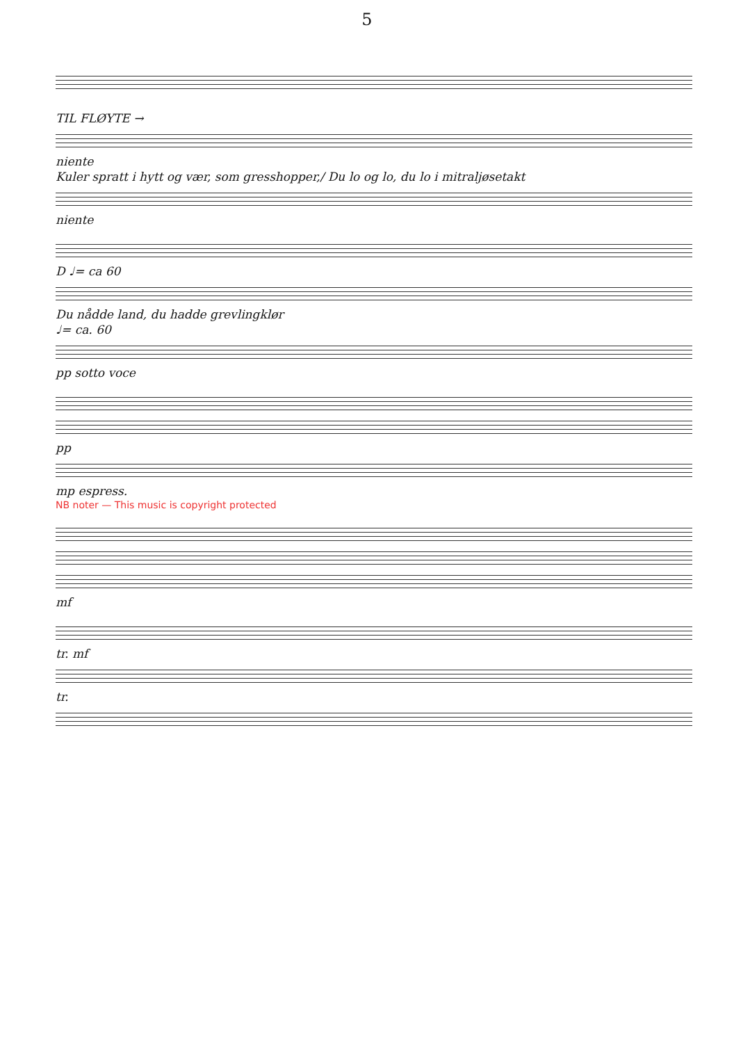5
TIL FLØYTE →
niente
Kuler spratt i hytt og vær, som gresshopper,/ Du lo og lo, du lo i mitraljøsetakt
niente
D ♩= ca 60
Du nådde land, du hadde grevlingklør
♩= ca. 60
pp sotto voce
pp
mp espress.
NB noter — This music is copyright protected
mf
tr. mf
tr.